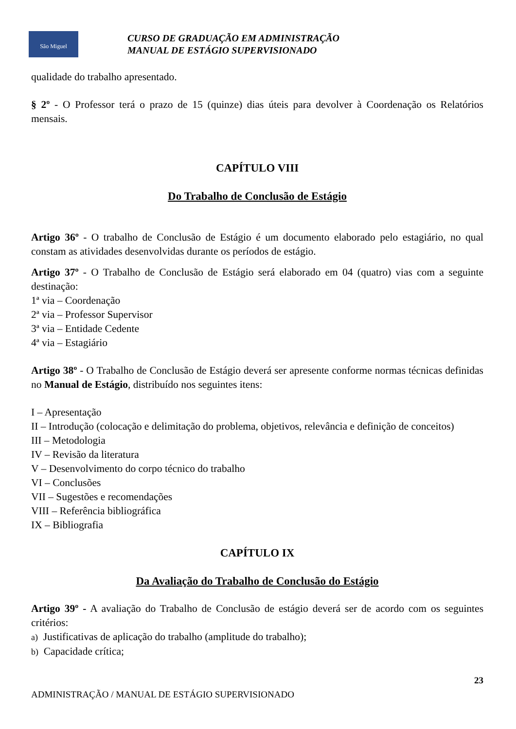São Miguel
CURSO DE GRADUAÇÃO EM ADMINISTRAÇÃO
MANUAL DE ESTÁGIO SUPERVISIONADO
qualidade do trabalho apresentado.
§ 2º - O Professor terá o prazo de 15 (quinze) dias úteis para devolver à Coordenação os Relatórios mensais.
CAPÍTULO VIII
Do Trabalho de Conclusão de Estágio
Artigo 36º - O trabalho de Conclusão de Estágio é um documento elaborado pelo estagiário, no qual constam as atividades desenvolvidas durante os períodos de estágio.
Artigo 37º - O Trabalho de Conclusão de Estágio será elaborado em 04 (quatro) vias com a seguinte destinação:
1ª via – Coordenação
2ª via – Professor Supervisor
3ª via – Entidade Cedente
4ª via – Estagiário
Artigo 38º - O Trabalho de Conclusão de Estágio deverá ser apresente conforme normas técnicas definidas no Manual de Estágio, distribuído nos seguintes itens:
I – Apresentação
II – Introdução (colocação e delimitação do problema, objetivos, relevância e definição de conceitos)
III – Metodologia
IV – Revisão da literatura
V – Desenvolvimento do corpo técnico do trabalho
VI – Conclusões
VII – Sugestões e recomendações
VIII – Referência bibliográfica
IX – Bibliografia
CAPÍTULO IX
Da Avaliação do Trabalho de Conclusão do Estágio
Artigo 39º - A avaliação do Trabalho de Conclusão de estágio deverá ser de acordo com os seguintes critérios:
a) Justificativas de aplicação do trabalho (amplitude do trabalho);
b) Capacidade crítica;
23
ADMINISTRAÇÃO / MANUAL DE ESTÁGIO SUPERVISIONADO